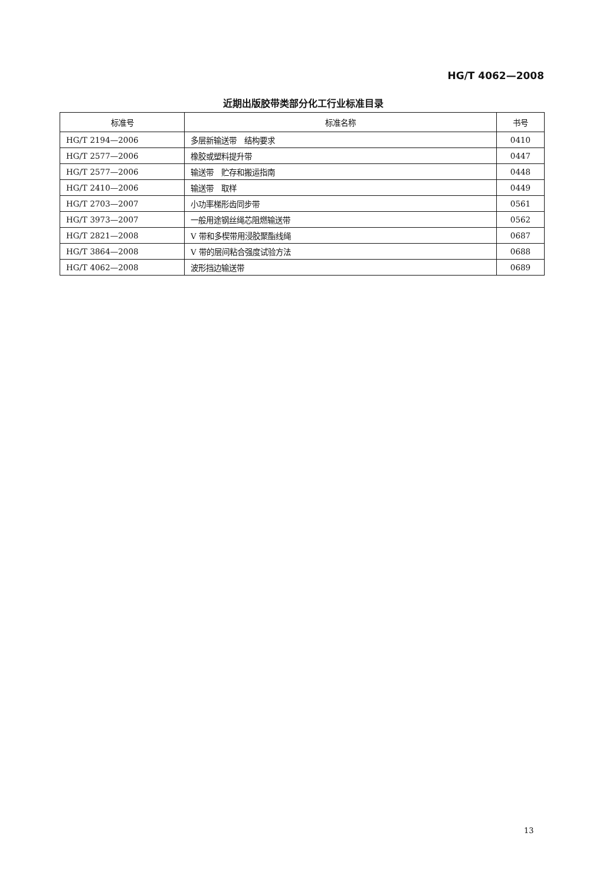HG/T 4062—2008
近期出版胶带类部分化工行业标准目录
| 标准号 | 标准名称 | 书号 |
| --- | --- | --- |
| HG/T 2194—2006 | 多层新输送带 结构要求 | 0410 |
| HG/T 2577—2006 | 橡胶或塑料提升带 | 0447 |
| HG/T 2577—2006 | 输送带 贮存和搬运指南 | 0448 |
| HG/T 2410—2006 | 输送带 取样 | 0449 |
| HG/T 2703—2007 | 小功率梯形齿同步带 | 0561 |
| HG/T 3973—2007 | 一般用途钢丝绳芯阻燃输送带 | 0562 |
| HG/T 2821—2008 | V 带和多楔带用浸胶聚酯线绳 | 0687 |
| HG/T 3864—2008 | V 带的层间粘合强度试验方法 | 0688 |
| HG/T 4062—2008 | 波形挡边输送带 | 0689 |
13